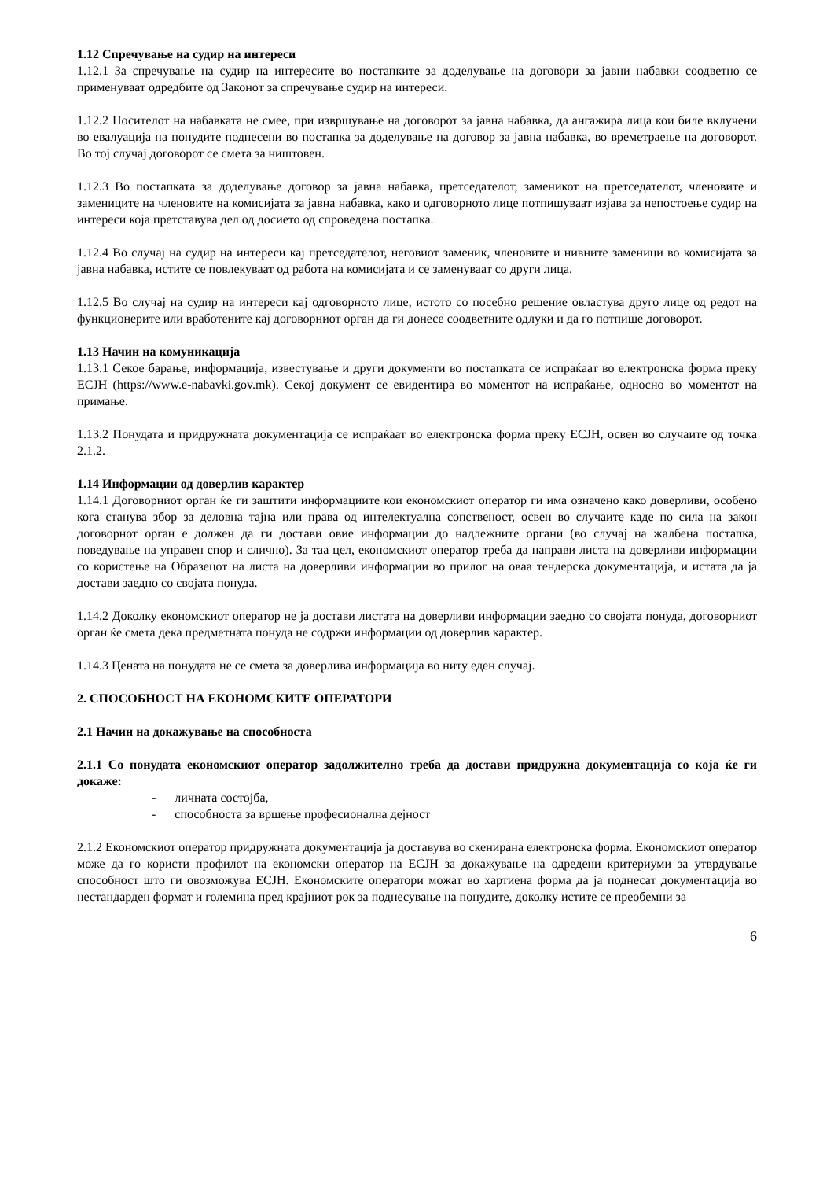1.12 Спречување на судир на интереси
1.12.1 За спречување на судир на интересите во постапките за доделување на договори за јавни набавки соодветно се применуваат одредбите од Законот за спречување судир на интереси.
1.12.2 Носителот на набавката не смее, при извршување на договорот за јавна набавка, да ангажира лица кои биле вклучени во евалуација на понудите поднесени во постапка за доделување на договор за јавна набавка, во времетраење на договорот. Во тој случај договорот се смета за ништовен.
1.12.3 Во постапката за доделување договор за јавна набавка, претседателот, заменикот на претседателот, членовите и замениците на членовите на комисијата за јавна набавка, како и одговорното лице потпишуваат изјава за непостоење судир на интереси која претставува дел од досието од спроведена постапка.
1.12.4 Во случај на судир на интереси кај претседателот, неговиот заменик, членовите и нивните заменици во комисијата за јавна набавка, истите се повлекуваат од работа на комисијата и се заменуваат со други лица.
1.12.5 Во случај на судир на интереси кај одговорното лице, истото со посебно решение овластува друго лице од редот на функционерите или вработените кај договорниот орган да ги донесе соодветните одлуки и да го потпише договорот.
1.13 Начин на комуникација
1.13.1 Секое барање, информација, известување и други документи во постапката се испраќаат во електронска форма преку ЕСЈН (https://www.e-nabavki.gov.mk). Секој документ се евидентира во моментот на испраќање, односно во моментот на примање.
1.13.2 Понудата и придружната документација се испраќаат во електронска форма преку ЕСЈН, освен во случаите од точка 2.1.2.
1.14 Информации од доверлив карактер
1.14.1 Договорниот орган ќе ги заштити информациите кои економскиот оператор ги има означено како доверливи, особено кога станува збор за деловна тајна или права од интелектуална сопственост, освен во случаите каде по сила на закон договорнот орган е должен да ги достави овие информации до надлежните органи (во случај на жалбена постапка, поведување на управен спор и слично). За таа цел, економскиот оператор треба да направи листа на доверливи информации со користење на Образецот на листа на доверливи информации во прилог на оваа тендерска документација, и истата да ја достави заедно со својата понуда.
1.14.2 Доколку економскиот оператор не ја достави листата на доверливи информации заедно со својата понуда, договорниот орган ќе смета дека предметната понуда не содржи информации од доверлив карактер.
1.14.3 Цената на понудата не се смета за доверлива информација во ниту еден случај.
2. СПОСОБНОСТ НА ЕКОНОМСКИТЕ ОПЕРАТОРИ
2.1 Начин на докажување на способноста
2.1.1 Со понудата економскиот оператор задолжително треба да достави придружна документација со која ќе ги докаже:
- личната состојба,
- способноста за вршење професионална дејност
2.1.2 Економскиот оператор придружната документација ја доставува во скенирана електронска форма. Економскиот оператор може да го користи профилот на економски оператор на ЕСЈН за докажување на одредени критериуми за утврдување способност што ги овозможува ЕСЈН. Економските оператори можат во хартиена форма да ја поднесат документација во нестандарден формат и големина пред крајниот рок за поднесување на понудите, доколку истите се преобемни за
6